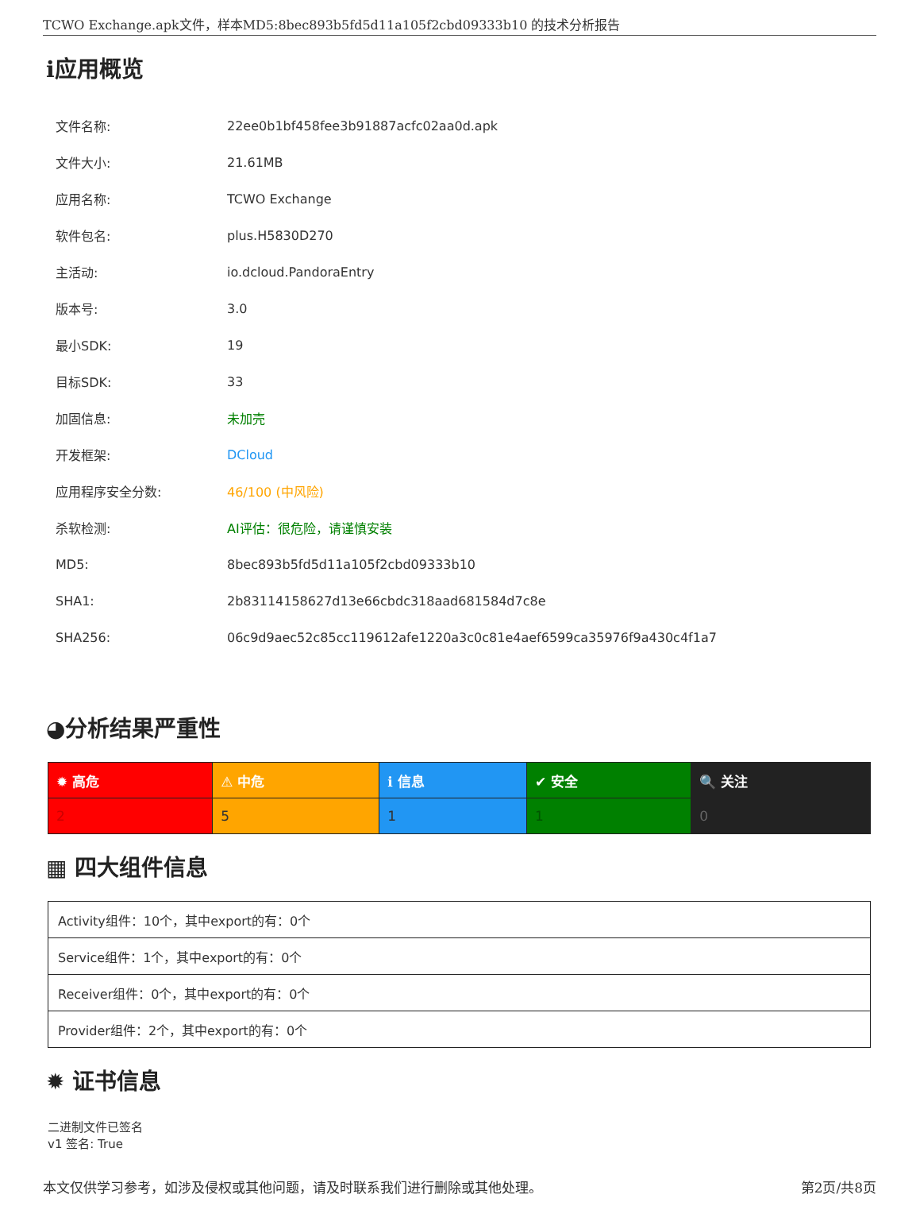TCWO Exchange.apk文件，样本MD5:8bec893b5fd5d11a105f2cbd09333b10 的技术分析报告
ℹ应用概览
| 文件名称: | 22ee0b1bf458fee3b91887acfc02aa0d.apk |
| 文件大小: | 21.61MB |
| 应用名称: | TCWO Exchange |
| 软件包名: | plus.H5830D270 |
| 主活动: | io.dcloud.PandoraEntry |
| 版本号: | 3.0 |
| 最小SDK: | 19 |
| 目标SDK: | 33 |
| 加固信息: | 未加壳 |
| 开发框架: | DCloud |
| 应用程序安全分数: | 46/100 (中风险) |
| 杀软检测: | AI评估：很危险，请谨慎安装 |
| MD5: | 8bec893b5fd5d11a105f2cbd09333b10 |
| SHA1: | 2b83114158627d13e66cbdc318aad681584d7c8e |
| SHA256: | 06c9d9aec52c85cc119612afe1220a3c0c81e4aef6599ca35976f9a430c4f1a7 |
◕分析结果严重性
| ✹ 高危 | ⚠ 中危 | ℹ 信息 | ✔ 安全 | 🔍 关注 |
| --- | --- | --- | --- | --- |
| 2 | 5 | 1 | 1 | 0 |
▦ 四大组件信息
| Activity组件：10个，其中export的有：0个 |
| Service组件：1个，其中export的有：0个 |
| Receiver组件：0个，其中export的有：0个 |
| Provider组件：2个，其中export的有：0个 |
✹ 证书信息
二进制文件已签名
v1 签名: True
本文仅供学习参考，如涉及侵权或其他问题，请及时联系我们进行删除或其他处理。 第2页/共8页